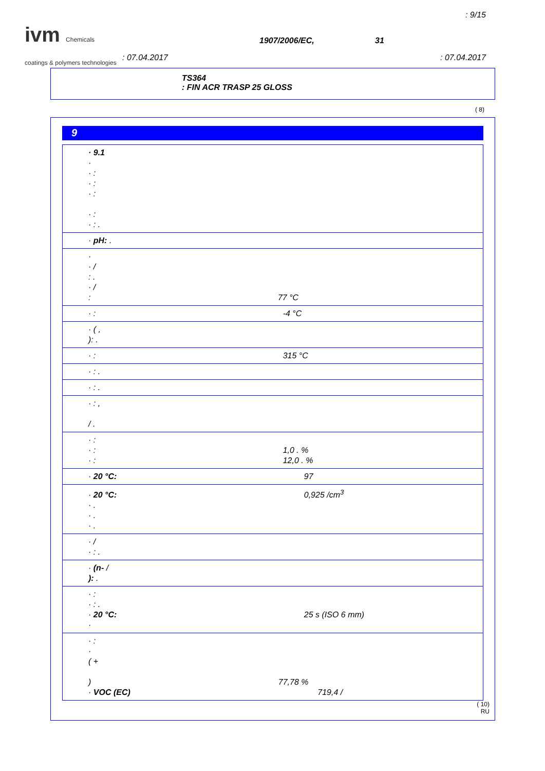: 9/15
ivm Chemicals
coatings & polymers technologies
1907/2006/EC, 31
: 07.04.2017 : 07.04.2017
TS364
: FIN ACR TRASP 25 GLOSS
( 8)
9
· 9.1
·
· :
· :
· :
· :
· : .
· pH: .
·
· /
: .
· /
: 77 °C
· : -4 °C
· ( ,
): .
· : 315 °C
· : .
· : .
· : ,
/ .
· :
· : 1,0 . %
· : 12,0 . %
· 20 °C: 97
· 20 °C: 0,925 /cm<sup>3</sup>
· .
· .
· .
· /
· : .
· (n- /
): .
· :
· : .
· 20 °C: 25 s (ISO 6 mm)
·
· :
·
( +
) 77,78 %
· VOC (EC) 719,4 /
( 10)
RU